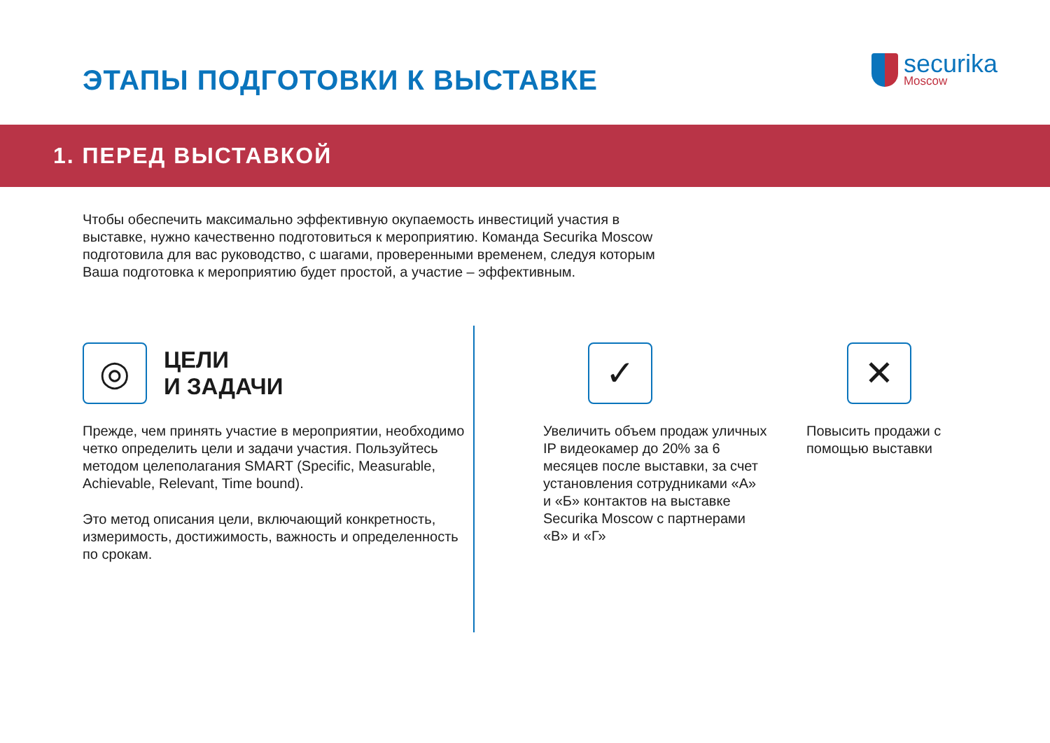ЭТАПЫ ПОДГОТОВКИ К ВЫСТАВКЕ
securika
Moscow
1. ПЕРЕД ВЫСТАВКОЙ
Чтобы обеспечить максимально эффективную окупаемость инвестиций участия в выставке, нужно качественно подготовиться к мероприятию. Команда Securika Moscow подготовила для вас руководство, с шагами, проверенными временем, следуя которым Ваша подготовка к мероприятию будет простой, а участие – эффективным.
◎
ЦЕЛИ
И ЗАДАЧИ
Прежде, чем принять участие в мероприятии, необходимо четко определить цели и задачи участия. Пользуйтесь методом целеполагания SMART (Specific, Measurable, Achievable, Relevant, Time bound).
Это метод описания цели, включающий конкретность, измеримость, достижимость, важность и определенность по срокам.
✓
Увеличить объем продаж уличных IP видеокамер до 20% за 6 месяцев после выставки, за счет установления сотрудниками «А» и «Б» контактов на выставке Securika Moscow с партнерами «В» и «Г»
✕
Повысить продажи с помощью выставки